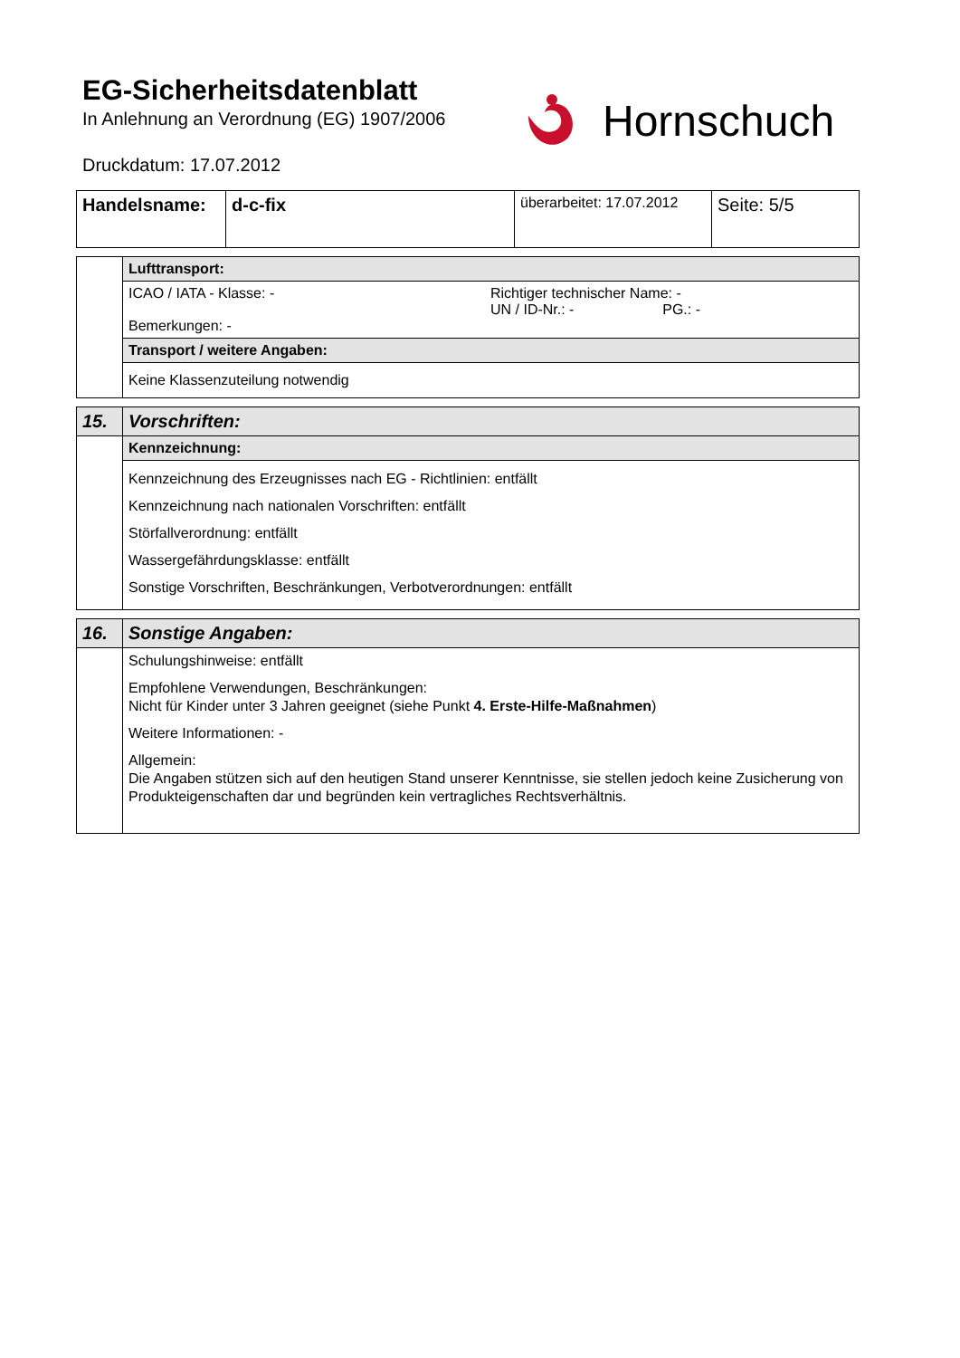EG-Sicherheitsdatenblatt
In Anlehnung an Verordnung (EG) 1907/2006
Druckdatum: 17.07.2012
Hornschuch
| Handelsname: | d-c-fix | überarbeitet: 17.07.2012 | Seite: 5/5 |
| | Lufttransport: |
| | ICAO / IATA - Klasse: - Richtiger technischer Name: - UN / ID-Nr.: - PG.: - Bemerkungen: - |
| | Transport / weitere Angaben: |
| | Keine Klassenzuteilung notwendig |
| 15. | Vorschriften: |
| | Kennzeichnung: |
| | Kennzeichnung des Erzeugnisses nach EG - Richtlinien: entfällt Kennzeichnung nach nationalen Vorschriften: entfällt Störfallverordnung: entfällt Wassergefährdungsklasse: entfällt Sonstige Vorschriften, Beschränkungen, Verbotverordnungen: entfällt |
| 16. | Sonstige Angaben: |
| | Schulungshinweise: entfällt Empfohlene Verwendungen, Beschränkungen: Nicht für Kinder unter 3 Jahren geeignet (siehe Punkt 4. Erste-Hilfe-Maßnahmen ) Weitere Informationen: - Allgemein: Die Angaben stützen sich auf den heutigen Stand unserer Kenntnisse, sie stellen jedoch keine Zusicherung von Produkteigenschaften dar und begründen kein vertragliches Rechtsverhältnis. |